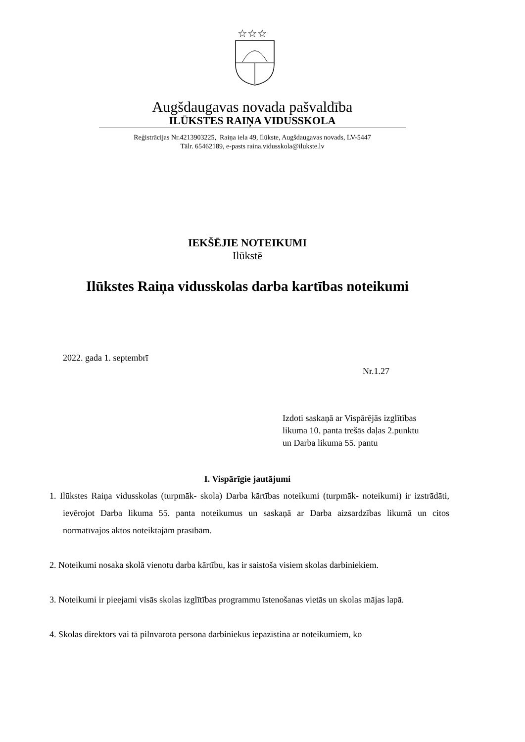☆☆☆
Augšdaugavas novada pašvaldība
ILŪKSTES RAIŅA VIDUSSKOLA
Reģistrācijas Nr.4213903225, Raiņa iela 49, Ilūkste, Augšdaugavas novads, LV-5447
Tālr. 65462189, e-pasts raina.vidusskola@ilukste.lv
IEKŠĒJIE NOTEIKUMI
Ilūkstē
Ilūkstes Raiņa vidusskolas darba kartības noteikumi
2022. gada 1. septembrī
Nr.1.27
Izdoti saskaņā ar Vispārējās izglītības
likuma 10. panta trešās daļas 2.punktu
un Darba likuma 55. pantu
I. Vispārīgie jautājumi
1. Ilūkstes Raiņa vidusskolas (turpmāk- skola) Darba kārtības noteikumi (turpmāk- noteikumi) ir izstrādāti, ievērojot Darba likuma 55. panta noteikumus un saskaņā ar Darba aizsardzības likumā un citos normatīvajos aktos noteiktajām prasībām.
2. Noteikumi nosaka skolā vienotu darba kārtību, kas ir saistoša visiem skolas darbiniekiem.
3. Noteikumi ir pieejami visās skolas izglītības programmu īstenošanas vietās un skolas mājas lapā.
4. Skolas direktors vai tā pilnvarota persona darbiniekus iepazīstina ar noteikumiem, ko